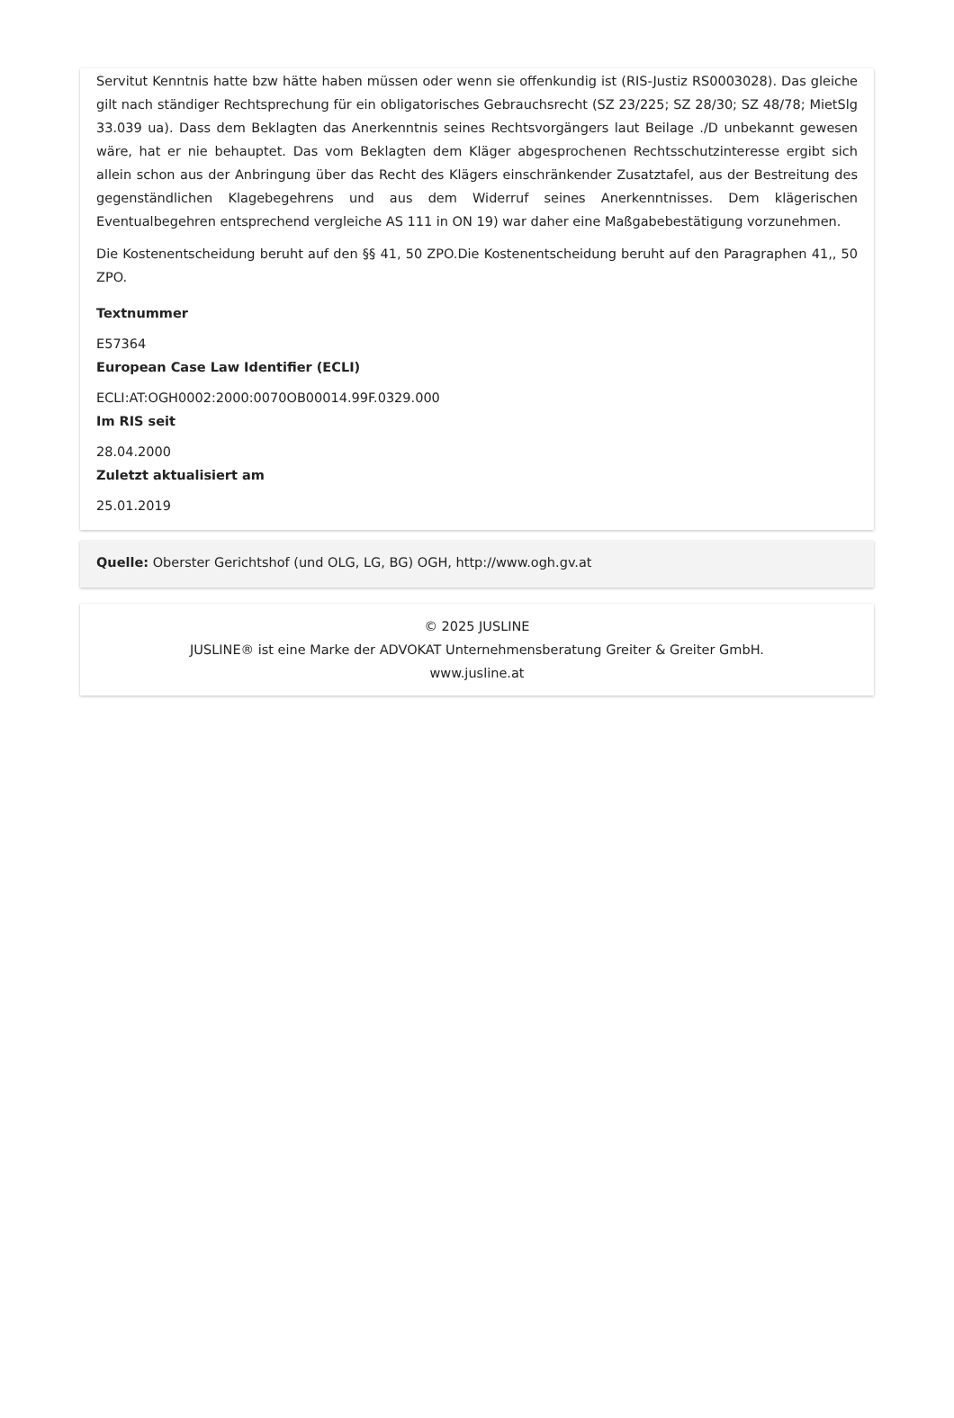Servitut Kenntnis hatte bzw hätte haben müssen oder wenn sie offenkundig ist (RIS-Justiz RS0003028). Das gleiche gilt nach ständiger Rechtsprechung für ein obligatorisches Gebrauchsrecht (SZ 23/225; SZ 28/30; SZ 48/78; MietSlg 33.039 ua). Dass dem Beklagten das Anerkenntnis seines Rechtsvorgängers laut Beilage ./D unbekannt gewesen wäre, hat er nie behauptet. Das vom Beklagten dem Kläger abgesprochenen Rechtsschutzinteresse ergibt sich allein schon aus der Anbringung über das Recht des Klägers einschränkender Zusatztafel, aus der Bestreitung des gegenständlichen Klagebegehrens und aus dem Widerruf seines Anerkenntnisses. Dem klägerischen Eventualbegehren entsprechend vergleiche AS 111 in ON 19) war daher eine Maßgabebestätigung vorzunehmen.
Die Kostenentscheidung beruht auf den §§ 41, 50 ZPO.Die Kostenentscheidung beruht auf den Paragraphen 41,, 50 ZPO.
Textnummer
E57364
European Case Law Identifier (ECLI)
ECLI:AT:OGH0002:2000:0070OB00014.99F.0329.000
Im RIS seit
28.04.2000
Zuletzt aktualisiert am
25.01.2019
Quelle: Oberster Gerichtshof (und OLG, LG, BG) OGH, http://www.ogh.gv.at
© 2025 JUSLINE
JUSLINE® ist eine Marke der ADVOKAT Unternehmensberatung Greiter & Greiter GmbH.
www.jusline.at